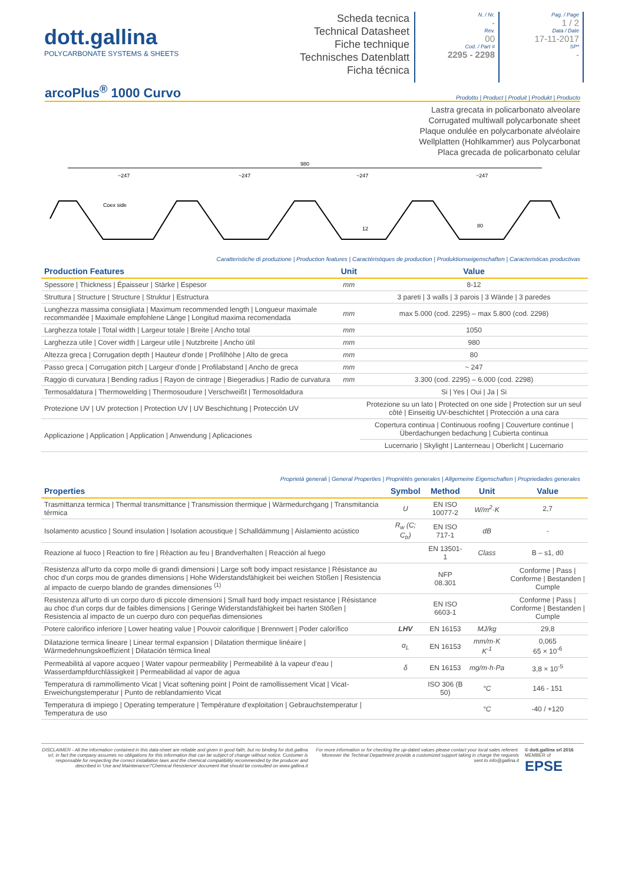dott.gallina
POLYCARBONATE SYSTEMS & SHEETS
Scheda tecnica
Technical Datasheet
Fiche technique
Technisches Datenblatt
Ficha técnica
N. / Nr.
-
Rev.
00
Cod. / Part #
2295 - 2298
Pag. / Page
1 / 2
Data / Date
17-11-2017
SP*
-
arcoPlus<sup>®</sup> 1000 Curvo
Prodotto | Product | Produit | Produkt | Producto
Lastra grecata in policarbonato alveolare
Corrugated multiwall polycarbonate sheet
Plaque ondulée en polycarbonate alvéolaire
Wellplatten (Hohlkammer) aus Polycarbonat
Placa grecada de policarbonato celular
980
~247
~247
~247
~247
Coex side
12
80
Caratteristiche di produzione | Production features | Caractéristiques de production | Produktionseigenschaften | Caracteristicas productivas
| Production Features | Unit | Value |
| --- | --- | --- |
| Spessore / Thickness / Épaisseur / Stärke / Espesor | mm | 8-12 |
| Struttura / Structure / Structure / Struktur / Estructura | | 3 pareti / 3 walls / 3 parois / 3 Wände / 3 paredes |
| Lunghezza massima consigliata / Maximum recommended length / Longueur maximale recommandée / Maximale empfohlene Länge / Longitud maxima recomendada | mm | max 5.000 (cod. 2295) – max 5.800 (cod. 2298) |
| Larghezza totale / Total width / Largeur totale / Breite / Ancho total | mm | 1050 |
| Larghezza utile / Cover width / Largeur utile / Nutzbreite / Ancho útil | mm | 980 |
| Altezza greca / Corrugation depth / Hauteur d'onde / Profilhöhe / Alto de greca | mm | 80 |
| Passo greca / Corrugation pitch / Largeur d'onde / Profilabstand / Ancho de greca | mm | ~ 247 |
| Raggio di curvatura / Bending radius / Rayon de cintrage / Biegeradius / Radio de curvatura | mm | 3.300 (cod. 2295) – 6.000 (cod. 2298) |
| Termosaldatura / Thermowelding / Thermosoudure / Verschweißt / Termosoldadura | | Si / Yes / Oui / Ja / Si |
| Protezione UV / UV protection / Protection UV / UV Beschichtung / Protección UV | | Protezione su un lato / Protected on one side / Protection sur un seul côté / Einseitig UV-beschichtet / Protección a una cara |
| Applicazione / Application / Application / Anwendung / Aplicaciones | | Copertura continua / Continuous roofing / Couverture continue / Überdachungen bedachung / Cubierta continua |
| | | Lucernario / Skylight / Lanterneau / Oberlicht / Lucernario |
Proprietà generali | General Properties | Propriétés generales | Allgemeine Eigenschaften | Propriedades generales
| Properties | Symbol | Method | Unit | Value |
| --- | --- | --- | --- | --- |
| Trasmittanza termica / Thermal transmittance / Transmission thermique / Wärmedurchgang / Transmitancia térmica | U | EN ISO 10077-2 | W/m<sup>2</sup>·K | 2,7 |
| Isolamento acustico / Sound insulation / Isolation acoustique / Schalldämmung / Aislamiento acústico | R<sub>w</sub> (C; C<sub>tr</sub>) | EN ISO 717-1 | dB | - |
| Reazione al fuoco / Reaction to fire / Réaction au feu / Brandverhalten / Reacción al fuego | | EN 13501-1 | Class | B – s1, d0 |
| Resistenza all'urto da corpo molle di grandi dimensioni / Large soft body impact resistance / Résistance au choc d'un corps mou de grandes dimensions / Hohe Widerstandsfähigkeit bei weichen Stößen / Resistencia al impacto de cuerpo blando de grandes dimensiones <sup>(1)</sup> | | NFP 08.301 | | Conforme / Pass / Conforme / Bestanden / Cumple |
| Resistenza all'urto di un corpo duro di piccole dimensioni / Small hard body impact resistance / Résistance au choc d'un corps dur de faibles dimensions / Geringe Widerstandsfähigkeit bei harten Stößen / Resistencia al impacto de un cuerpo duro con pequeñas dimensiones | | EN ISO 6603-1 | | Conforme / Pass / Conforme / Bestanden / Cumple |
| Potere calorifico inferiore / Lower heating value / Pouvoir calorifique / Brennwert / Poder calorífico | LHV | EN 16153 | MJ/kg | 29,8 |
| Dilatazione termica lineare / Linear termal expansion / Dilatation thermique linéaire / Wärmedehnungskoeffizient / Dilatación térmica lineal | α<sub>L</sub> | EN 16153 | mm/m·K K<sup>-1</sup> | 0,065 65 × 10<sup>-6</sup> |
| Permeabilità al vapore acqueo / Water vapour permeability / Permeabilité à la vapeur d'eau / Wasserdampfdurchlässigkeit / Permeabilidad al vapor de agua | δ | EN 16153 | mg/m·h·Pa | 3,8 × 10<sup>-5</sup> |
| Temperatura di rammollimento Vicat / Vicat softening point / Point de ramollissement Vicat / Vicat-Erweichungstemperatur / Punto de reblandamiento Vicat | | ISO 306 (B 50) | °C | 146 - 151 |
| Temperatura di impiego / Operating temperature / Température d'exploitation / Gebrauchstemperatur / Temperatura de uso | | | °C | -40 / +120 |
DISCLAIMER - All the information contained in this data-sheet are reliable and given in good faith, but no binding for dott.gallina srl, in fact the company assumes no obligations for this information that can be subject of change without notice. Customer is responsable for respecting the correct installation laws and the chemical compatibility recommended by the producer and described in 'Use and Maintenance'/'Chemical Resistence' document that should be consulted on www.gallina.it
For more information or for checking the up-dated values please contact your local sales referent. Moreover the Techinal Department provide a customized support taking in charge the requests sent to info@gallina.it
© dott.gallina srl 2016
MEMBER of
EPSE